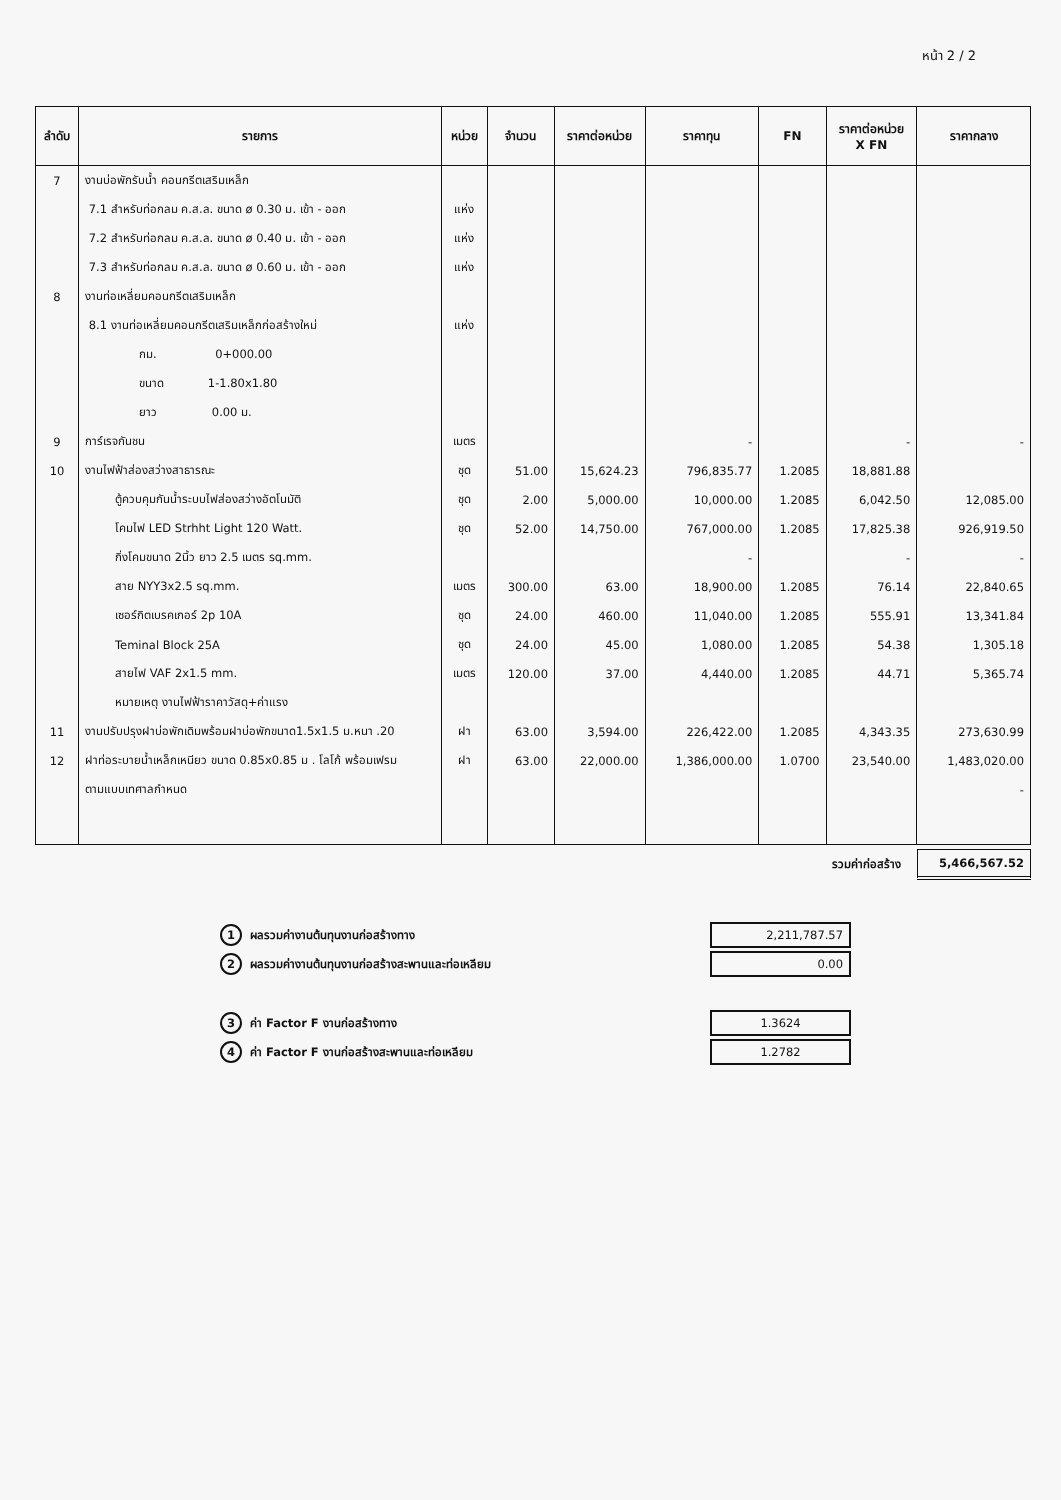หน้า 2 / 2
| ลำดับ | รายการ | หน่วย | จำนวน | ราคาต่อหน่วย | ราคาทุน | FN | ราคาต่อหน่วย X FN | ราคากลาง |
| --- | --- | --- | --- | --- | --- | --- | --- | --- |
| 7 | งานบ่อพักรับน้ำ คอนกรีตเสริมเหล็ก | | | | | | | |
| | 7.1 สำหรับท่อกลม ค.ส.ล. ขนาด ø 0.30 ม. เข้า - ออก | แห่ง | | | | | | |
| | 7.2 สำหรับท่อกลม ค.ส.ล. ขนาด ø 0.40 ม. เข้า - ออก | แห่ง | | | | | | |
| | 7.3 สำหรับท่อกลม ค.ส.ล. ขนาด ø 0.60 ม. เข้า - ออก | แห่ง | | | | | | |
| 8 | งานท่อเหลี่ยมคอนกรีตเสริมเหล็ก | | | | | | | |
| | 8.1 งานท่อเหลี่ยมคอนกรีตเสริมเหล็กก่อสร้างใหม่ | แห่ง | | | | | | |
| | กม. 0+000.00 | | | | | | | |
| | ขนาด 1-1.80x1.80 | | | | | | | |
| | ยาว 0.00 ม. | | | | | | | |
| 9 | การ์เรจกันชน | เมตร | | | - | | - | - |
| 10 | งานไฟฟ้าส่องสว่างสาธารณะ | ชุด | 51.00 | 15,624.23 | 796,835.77 | 1.2085 | 18,881.88 | |
| | ตู้ควบคุมกันน้ำระบบไฟส่องสว่างอัตโนมัติ | ชุด | 2.00 | 5,000.00 | 10,000.00 | 1.2085 | 6,042.50 | 12,085.00 |
| | โคมไฟ LED Strhht Light 120 Watt. | ชุด | 52.00 | 14,750.00 | 767,000.00 | 1.2085 | 17,825.38 | 926,919.50 |
| | กิ่งโคมขนาด 2นิ้ว ยาว 2.5 เมตร sq.mm. | | | | - | | - | - |
| | สาย NYY3x2.5 sq.mm. | เมตร | 300.00 | 63.00 | 18,900.00 | 1.2085 | 76.14 | 22,840.65 |
| | เซอร์กิตเบรคเกอร์ 2p 10A | ชุด | 24.00 | 460.00 | 11,040.00 | 1.2085 | 555.91 | 13,341.84 |
| | Teminal Block 25A | ชุด | 24.00 | 45.00 | 1,080.00 | 1.2085 | 54.38 | 1,305.18 |
| | สายไฟ VAF 2x1.5 mm. | เมตร | 120.00 | 37.00 | 4,440.00 | 1.2085 | 44.71 | 5,365.74 |
| | หมายเหตุ งานไฟฟ้าราคาวัสดุ+ค่าแรง | | | | | | | |
| 11 | งานปรับปรุงฝาบ่อพักเดิมพร้อมฝาบ่อพักขนาด1.5x1.5 ม.หนา .20 | ฝา | 63.00 | 3,594.00 | 226,422.00 | 1.2085 | 4,343.35 | 273,630.99 |
| 12 | ฝาท่อระบายน้ำเหล็กเหนียว ขนาด 0.85x0.85 ม . โลโก้ พร้อมเฟรม | ฝา | 63.00 | 22,000.00 | 1,386,000.00 | 1.0700 | 23,540.00 | 1,483,020.00 |
| | ตามแบบเทศาลกำหนด | | | | | | | - |
รวมค่าก่อสร้าง
5,466,567.52
1 ผลรวมค่างานต้นทุนงานก่อสร้างทาง
2,211,787.57
2 ผลรวมค่างานต้นทุนงานก่อสร้างสะพานและท่อเหลียม
0.00
3 ค่า Factor F งานก่อสร้างทาง
1.3624
4 ค่า Factor F งานก่อสร้างสะพานและท่อเหลียม
1.2782